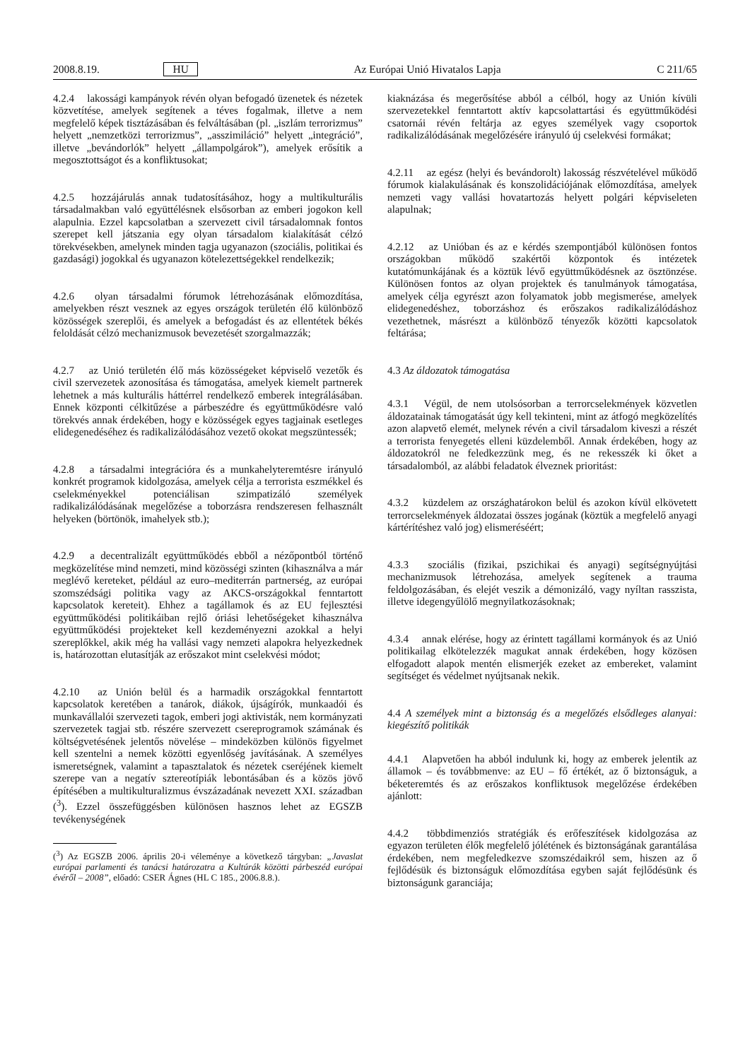2008.8.19. HU Az Európai Unió Hivatalos Lapja C 211/65
4.2.4 lakossági kampányok révén olyan befogadó üzenetek és nézetek közvetítése, amelyek segítenek a téves fogalmak, illetve a nem megfelelő képek tisztázásában és felváltásában (pl. „iszlám terrorizmus” helyett „nemzetközi terrorizmus”, „asszimiláció” helyett „integráció”, illetve „bevándorlók” helyett „állampolgárok”), amelyek erősítik a megosztottságot és a konfliktusokat;
4.2.5 hozzájárulás annak tudatosításához, hogy a multikulturális társadalmakban való együttélésnek elsősorban az emberi jogokon kell alapulnia. Ezzel kapcsolatban a szervezett civil társadalomnak fontos szerepet kell játszania egy olyan társadalom kialakítását célzó törekvésekben, amelynek minden tagja ugyanazon (szociális, politikai és gazdasági) jogokkal és ugyanazon kötelezettségekkel rendelkezik;
4.2.6 olyan társadalmi fórumok létrehozásának előmozdítása, amelyekben részt vesznek az egyes országok területén élő különböző közösségek szereplői, és amelyek a befogadást és az ellentétek békés feloldását célzó mechanizmusok bevezetését szorgalmazzák;
4.2.7 az Unió területén élő más közösségeket képviselő vezetők és civil szervezetek azonosítása és támogatása, amelyek kiemelt partnerek lehetnek a más kulturális háttérrel rendelkező emberek integrálásában. Ennek központi célkitűzése a párbeszédre és együttműködésre való törekvés annak érdekében, hogy e közösségek egyes tagjainak esetleges elidegenedéséhez és radikalizálódásához vezető okokat megszüntessék;
4.2.8 a társadalmi integrációra és a munkahelyteremtésre irányuló konkrét programok kidolgozása, amelyek célja a terrorista eszmékkel és cselekményekkel potenciálisan szimpatizáló személyek radikalizálódásának megelőzése a toborzásra rendszeresen felhasznált helyeken (börtönök, imahelyek stb.);
4.2.9 a decentralizált együttműködés ebből a nézőpontból történő megközelítése mind nemzeti, mind közösségi szinten (kihasználva a már meglévő kereteket, például az euro–mediterrán partnerség, az európai szomszédsági politika vagy az AKCS-országokkal fenntartott kapcsolatok kereteit). Ehhez a tagállamok és az EU fejlesztési együttműködési politikáiban rejlő óriási lehetőségeket kihasználva együttműködési projekteket kell kezdeményezni azokkal a helyi szereplőkkel, akik még ha vallási vagy nemzeti alapokra helyezkednek is, határozottan elutasítják az erőszakot mint cselekvési módot;
4.2.10 az Unión belül és a harmadik országokkal fenntartott kapcsolatok keretében a tanárok, diákok, újságírók, munkaadói és munkavállalói szervezeti tagok, emberi jogi aktivisták, nem kormányzati szervezetek tagjai stb. részére szervezett csereprogramok számának és költségvetésének jelentős növelése – mindeközben különös figyelmet kell szentelni a nemek közötti egyenlőség javításának. A személyes ismeretségnek, valamint a tapasztalatok és nézetek cseréjének kiemelt szerepe van a negatív sztereotípiák lebontásában és a közös jövő építésében a multikulturalizmus évszázadának nevezett XXI. században (<sup>3</sup>). Ezzel összefüggésben különösen hasznos lehet az EGSZB tevékenységének
(<sup>3</sup>) Az EGSZB 2006. április 20-i véleménye a következő tárgyban: „Javaslat európai parlamenti és tanácsi határozatra a Kultúrák közötti párbeszéd európai évéről – 2008”, előadó: CSER Ágnes (HL C 185., 2006.8.8.).
kiaknázása és megerősítése abból a célból, hogy az Unión kívüli szervezetekkel fenntartott aktív kapcsolattartási és együttműködési csatornái révén feltárja az egyes személyek vagy csoportok radikalizálódásának megelőzésére irányuló új cselekvési formákat;
4.2.11 az egész (helyi és bevándorolt) lakosság részvételével működő fórumok kialakulásának és konszolidációjának előmozdítása, amelyek nemzeti vagy vallási hovatartozás helyett polgári képviseleten alapulnak;
4.2.12 az Unióban és az e kérdés szempontjából különösen fontos országokban működő szakértői központok és intézetek kutatómunkájának és a köztük lévő együttműködésnek az ösztönzése. Különösen fontos az olyan projektek és tanulmányok támogatása, amelyek célja egyrészt azon folyamatok jobb megismerése, amelyek elidegenedéshez, toborzáshoz és erőszakos radikalizálódáshoz vezethetnek, másrészt a különböző tényezők közötti kapcsolatok feltárása;
4.3 Az áldozatok támogatása
4.3.1 Végül, de nem utolsósorban a terrorcselekmények közvetlen áldozatainak támogatását úgy kell tekinteni, mint az átfogó megközelítés azon alapvető elemét, melynek révén a civil társadalom kiveszi a részét a terrorista fenyegetés elleni küzdelemből. Annak érdekében, hogy az áldozatokról ne feledkezzünk meg, és ne rekesszék ki őket a társadalomból, az alábbi feladatok élveznek prioritást:
4.3.2 küzdelem az országhatárokon belül és azokon kívül elkövetett terrorcselekmények áldozatai összes jogának (köztük a megfelelő anyagi kártérítéshez való jog) elismeréséért;
4.3.3 szociális (fizikai, pszichikai és anyagi) segítségnyújtási mechanizmusok létrehozása, amelyek segítenek a trauma feldolgozásában, és elejét veszik a démonizáló, vagy nyíltan rasszista, illetve idegengyűlölő megnyilatkozásoknak;
4.3.4 annak elérése, hogy az érintett tagállami kormányok és az Unió politikailag elkötelezzék magukat annak érdekében, hogy közösen elfogadott alapok mentén elismerjék ezeket az embereket, valamint segítséget és védelmet nyújtsanak nekik.
4.4 A személyek mint a biztonság és a megelőzés elsődleges alanyai: kiegészítő politikák
4.4.1 Alapvetően ha abból indulunk ki, hogy az emberek jelentik az államok – és továbbmenve: az EU – fő értékét, az ő biztonságuk, a béketeremtés és az erőszakos konfliktusok megelőzése érdekében ajánlott:
4.4.2 többdimenziós stratégiák és erőfeszítések kidolgozása az egyazon területen élők megfelelő jólétének és biztonságának garantálása érdekében, nem megfeledkezve szomszédaikról sem, hiszen az ő fejlődésük és biztonságuk előmozdítása egyben saját fejlődésünk és biztonságunk garanciája;